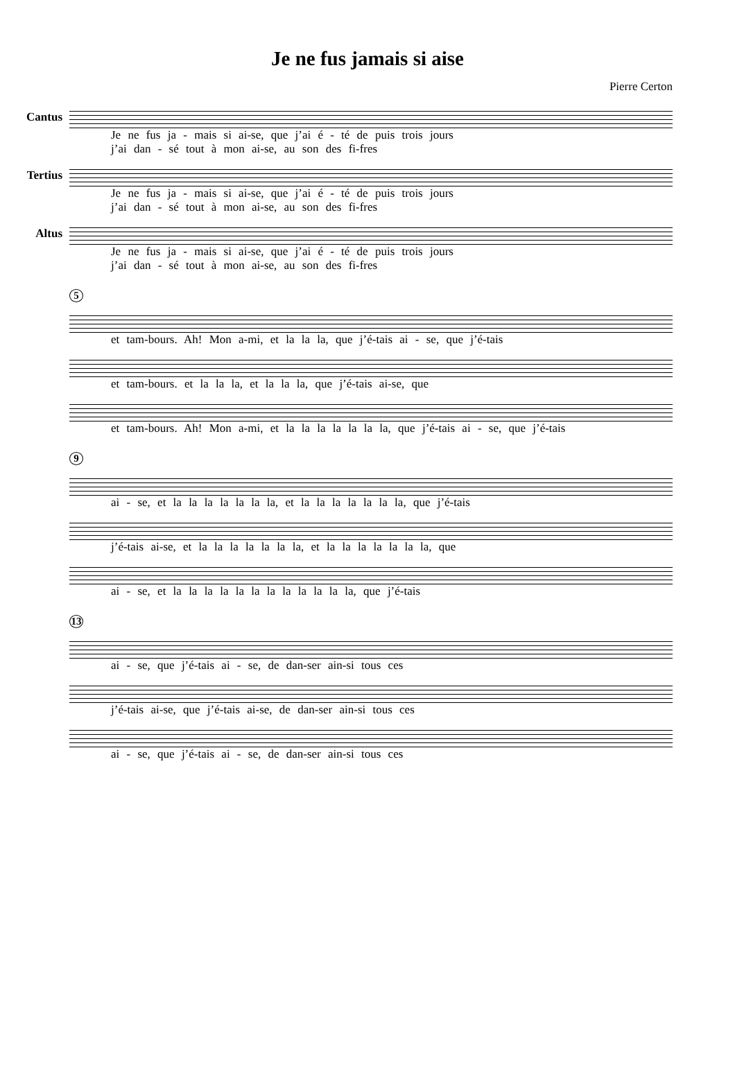Je ne fus jamais si aise
Pierre Certon
Cantus
Je ne fus ja - mais si ai-se, que j’ai é - té de puis trois jours
j’ai dan - sé tout à mon ai-se, au son des fi-fres
Tertius
Je ne fus ja - mais si ai-se, que j’ai é - té de puis trois jours
j’ai dan - sé tout à mon ai-se, au son des fi-fres
Altus
Je ne fus ja - mais si ai-se, que j’ai é - té de puis trois jours
j’ai dan - sé tout à mon ai-se, au son des fi-fres
5
et tam-bours. Ah! Mon a-mi, et la la la, que j’é-tais ai - se, que j’é-tais
et tam-bours. et la la la, et la la la, que j’é-tais ai-se, que
et tam-bours. Ah! Mon a-mi, et la la la la la la la, que j’é-tais ai - se, que j’é-tais
9
ai - se, et la la la la la la la, et la la la la la la la, que j’é-tais
j’é-tais ai-se, et la la la la la la la, et la la la la la la la, que
ai - se, et la la la la la la la la la la la la, que j’é-tais
13
ai - se, que j’é-tais ai - se, de dan-ser ain-si tous ces
j’é-tais ai-se, que j’é-tais ai-se, de dan-ser ain-si tous ces
ai - se, que j’é-tais ai - se, de dan-ser ain-si tous ces